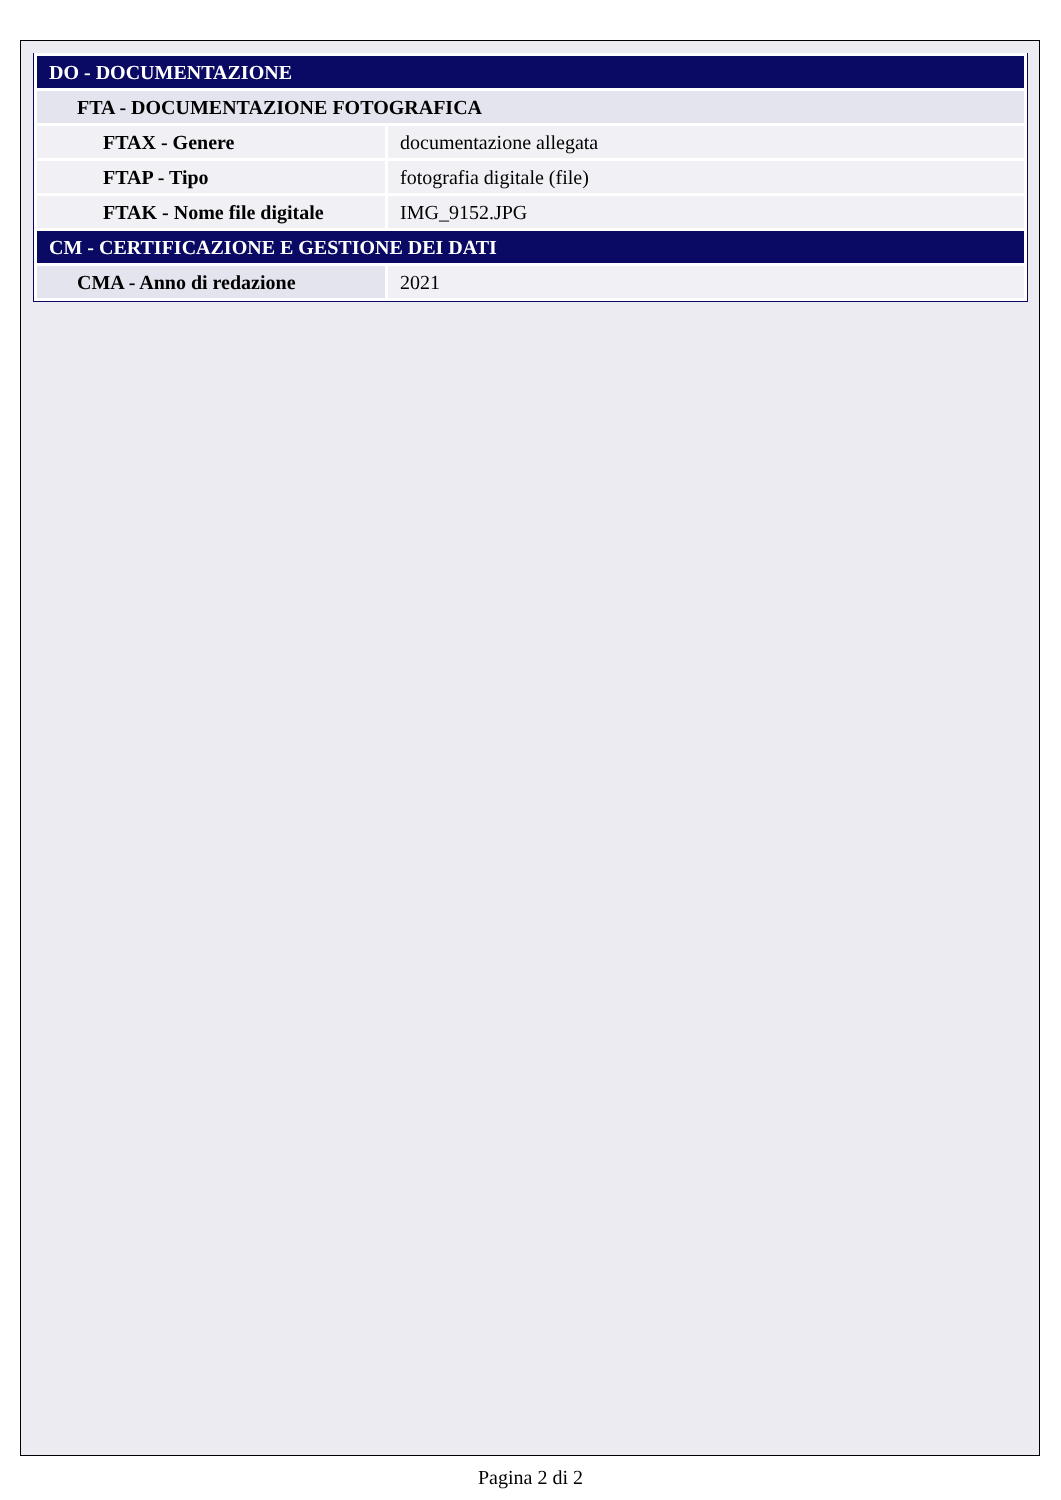| DO - DOCUMENTAZIONE | |
| FTA - DOCUMENTAZIONE FOTOGRAFICA | |
| FTAX - Genere | documentazione allegata |
| FTAP - Tipo | fotografia digitale (file) |
| FTAK - Nome file digitale | IMG_9152.JPG |
| CM - CERTIFICAZIONE E GESTIONE DEI DATI | |
| CMA - Anno di redazione | 2021 |
Pagina 2 di 2